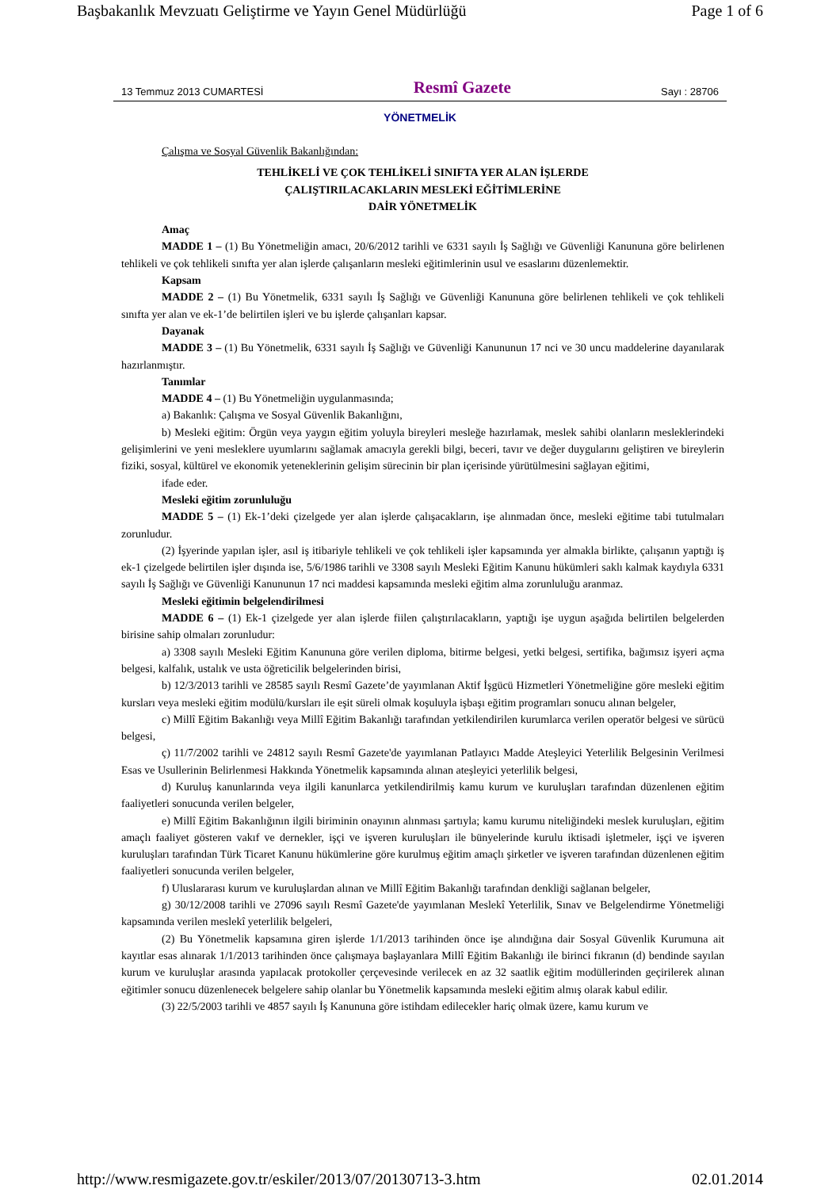Başbakanlık Mevzuatı Geliştirme ve Yayın Genel Müdürlüğü Page 1 of 6
13 Temmuz 2013 CUMARTESİ Resmî Gazete Sayı : 28706
YÖNETMELİK
Çalışma ve Sosyal Güvenlik Bakanlığından:
TEHLİKELİ VE ÇOK TEHLİKELİ SINIFTA YER ALAN İŞLERDE
ÇALIŞTIRILACAKLARIN MESLEKİ EĞİTİMLERİNE
DAİR YÖNETMELİK
Amaç
MADDE 1 – (1) Bu Yönetmeliğin amacı, 20/6/2012 tarihli ve 6331 sayılı İş Sağlığı ve Güvenliği Kanununa göre belirlenen tehlikeli ve çok tehlikeli sınıfta yer alan işlerde çalışanların mesleki eğitimlerinin usul ve esaslarını düzenlemektir.
Kapsam
MADDE 2 – (1) Bu Yönetmelik, 6331 sayılı İş Sağlığı ve Güvenliği Kanununa göre belirlenen tehlikeli ve çok tehlikeli sınıfta yer alan ve ek-1’de belirtilen işleri ve bu işlerde çalışanları kapsar.
Dayanak
MADDE 3 – (1) Bu Yönetmelik, 6331 sayılı İş Sağlığı ve Güvenliği Kanununun 17 nci ve 30 uncu maddelerine dayanılarak hazırlanmıştır.
Tanımlar
MADDE 4 – (1) Bu Yönetmeliğin uygulanmasında;
a) Bakanlık: Çalışma ve Sosyal Güvenlik Bakanlığını,
b) Mesleki eğitim: Örgün veya yaygın eğitim yoluyla bireyleri mesleğe hazırlamak, meslek sahibi olanların mesleklerindeki gelişimlerini ve yeni mesleklere uyumlarını sağlamak amacıyla gerekli bilgi, beceri, tavır ve değer duygularını geliştiren ve bireylerin fiziki, sosyal, kültürel ve ekonomik yeteneklerinin gelişim sürecinin bir plan içerisinde yürütülmesini sağlayan eğitimi,
ifade eder.
Mesleki eğitim zorunluluğu
MADDE 5 – (1) Ek-1’deki çizelgede yer alan işlerde çalışacakların, işe alınmadan önce, mesleki eğitime tabi tutulmaları zorunludur.
(2) İşyerinde yapılan işler, asıl iş itibariyle tehlikeli ve çok tehlikeli işler kapsamında yer almakla birlikte, çalışanın yaptığı iş ek-1 çizelgede belirtilen işler dışında ise, 5/6/1986 tarihli ve 3308 sayılı Mesleki Eğitim Kanunu hükümleri saklı kalmak kaydıyla 6331 sayılı İş Sağlığı ve Güvenliği Kanununun 17 nci maddesi kapsamında mesleki eğitim alma zorunluluğu aranmaz.
Mesleki eğitimin belgelendirilmesi
MADDE 6 – (1) Ek-1 çizelgede yer alan işlerde fiilen çalıştırılacakların, yaptığı işe uygun aşağıda belirtilen belgelerden birisine sahip olmaları zorunludur:
a) 3308 sayılı Mesleki Eğitim Kanununa göre verilen diploma, bitirme belgesi, yetki belgesi, sertifika, bağımsız işyeri açma belgesi, kalfalık, ustalık ve usta öğreticilik belgelerinden birisi,
b) 12/3/2013 tarihli ve 28585 sayılı Resmî Gazete’de yayımlanan Aktif İşgücü Hizmetleri Yönetmeliğine göre mesleki eğitim kursları veya mesleki eğitim modülü/kursları ile eşit süreli olmak koşuluyla işbaşı eğitim programları sonucu alınan belgeler,
c) Millî Eğitim Bakanlığı veya Millî Eğitim Bakanlığı tarafından yetkilendirilen kurumlarca verilen operatör belgesi ve sürücü belgesi,
ç) 11/7/2002 tarihli ve 24812 sayılı Resmî Gazete'de yayımlanan Patlayıcı Madde Ateşleyici Yeterlilik Belgesinin Verilmesi Esas ve Usullerinin Belirlenmesi Hakkında Yönetmelik kapsamında alınan ateşleyici yeterlilik belgesi,
d) Kuruluş kanunlarında veya ilgili kanunlarca yetkilendirilmiş kamu kurum ve kuruluşları tarafından düzenlenen eğitim faaliyetleri sonucunda verilen belgeler,
e) Millî Eğitim Bakanlığının ilgili biriminin onayının alınması şartıyla; kamu kurumu niteliğindeki meslek kuruluşları, eğitim amaçlı faaliyet gösteren vakıf ve dernekler, işçi ve işveren kuruluşları ile bünyelerinde kurulu iktisadi işletmeler, işçi ve işveren kuruluşları tarafından Türk Ticaret Kanunu hükümlerine göre kurulmuş eğitim amaçlı şirketler ve işveren tarafından düzenlenen eğitim faaliyetleri sonucunda verilen belgeler,
f) Uluslararası kurum ve kuruluşlardan alınan ve Millî Eğitim Bakanlığı tarafından denkliği sağlanan belgeler,
g) 30/12/2008 tarihli ve 27096 sayılı Resmî Gazete'de yayımlanan Meslekî Yeterlilik, Sınav ve Belgelendirme Yönetmeliği kapsamında verilen meslekî yeterlilik belgeleri,
(2) Bu Yönetmelik kapsamına giren işlerde 1/1/2013 tarihinden önce işe alındığına dair Sosyal Güvenlik Kurumuna ait kayıtlar esas alınarak 1/1/2013 tarihinden önce çalışmaya başlayanlara Millî Eğitim Bakanlığı ile birinci fıkranın (d) bendinde sayılan kurum ve kuruluşlar arasında yapılacak protokoller çerçevesinde verilecek en az 32 saatlik eğitim modüllerinden geçirilerek alınan eğitimler sonucu düzenlenecek belgelere sahip olanlar bu Yönetmelik kapsamında mesleki eğitim almış olarak kabul edilir.
(3) 22/5/2003 tarihli ve 4857 sayılı İş Kanununa göre istihdam edilecekler hariç olmak üzere, kamu kurum ve
http://www.resmigazete.gov.tr/eskiler/2013/07/20130713-3.htm 02.01.2014